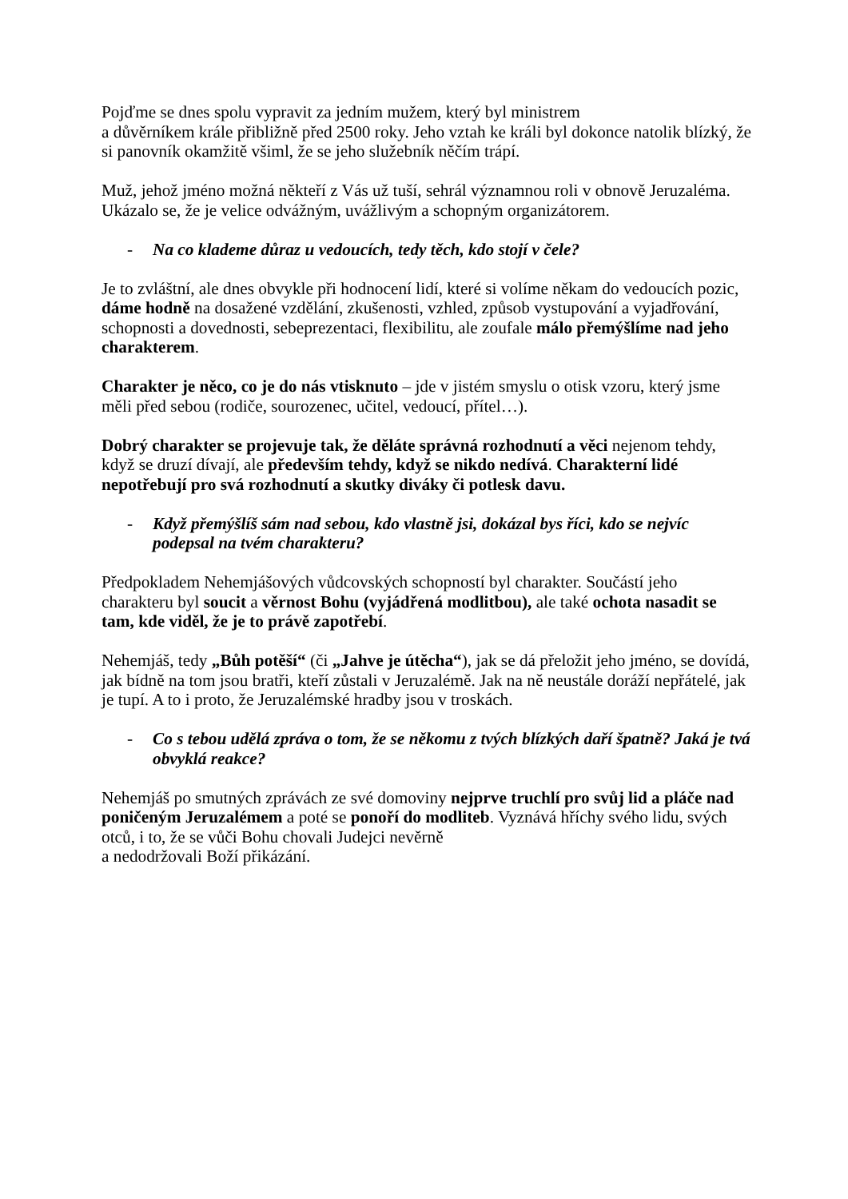Pojďme se dnes spolu vypravit za jedním mužem, který byl ministrem
a důvěrníkem krále přibližně před 2500 roky. Jeho vztah ke králi byl dokonce natolik blízký, že si panovník okamžitě všiml, že se jeho služebník něčím trápí.
Muž, jehož jméno možná někteří z Vás už tuší, sehrál významnou roli v obnově Jeruzaléma. Ukázalo se, že je velice odvážným, uvážlivým a schopným organizátorem.
- Na co klademe důraz u vedoucích, tedy těch, kdo stojí v čele?
Je to zvláštní, ale dnes obvykle při hodnocení lidí, které si volíme někam do vedoucích pozic, dáme hodně na dosažené vzdělání, zkušenosti, vzhled, způsob vystupování a vyjadřování, schopnosti a dovednosti, sebeprezentaci, flexibilitu, ale zoufale málo přemýšlíme nad jeho charakterem.
Charakter je něco, co je do nás vtisknuto – jde v jistém smyslu o otisk vzoru, který jsme měli před sebou (rodiče, sourozenec, učitel, vedoucí, přítel…).
Dobrý charakter se projevuje tak, že děláte správná rozhodnutí a věci nejenom tehdy, když se druzí dívají, ale především tehdy, když se nikdo nedívá. Charakterní lidé nepotřebují pro svá rozhodnutí a skutky diváky či potlesk davu.
- Když přemýšlíš sám nad sebou, kdo vlastně jsi, dokázal bys říci, kdo se nejvíc podepsal na tvém charakteru?
Předpokladem Nehemjášových vůdcovských schopností byl charakter. Součástí jeho charakteru byl soucit a věrnost Bohu (vyjádřená modlitbou), ale také ochota nasadit se tam, kde viděl, že je to právě zapotřebí.
Nehemjáš, tedy „Bůh potěší“ (či „Jahve je útěcha“), jak se dá přeložit jeho jméno, se dovídá, jak bídně na tom jsou bratři, kteří zůstali v Jeruzalémě. Jak na ně neustále doráží nepřátelé, jak je tupí. A to i proto, že Jeruzalémské hradby jsou v troskách.
- Co s tebou udělá zpráva o tom, že se někomu z tvých blízkých daří špatně? Jaká je tvá obvyklá reakce?
Nehemjáš po smutných zprávách ze své domoviny nejprve truchlí pro svůj lid a pláče nad poničeným Jeruzalémem a poté se ponoří do modliteb. Vyznává hříchy svého lidu, svých otců, i to, že se vůči Bohu chovali Judejci nevěrně
a nedodržovali Boží přikázání.